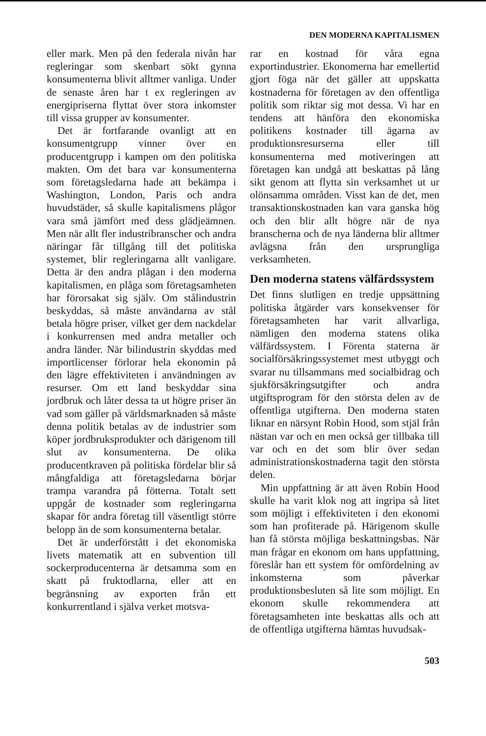DEN MODERNA KAPITALISMEN
eller mark. Men på den federala nivån har regleringar som skenbart sökt gynna konsumenterna blivit alltmer vanliga. Under de senaste åren har t ex regleringen av energipriserna flyttat över stora inkomster till vissa grupper av konsumenter.
Det är fortfarande ovanligt att en konsumentgrupp vinner över en producentgrupp i kampen om den politiska makten. Om det bara var konsumenterna som företagsledarna hade att bekämpa i Washington, London, Paris och andra huvudstäder, så skulle kapitalismens plågor vara små jämfört med dess glädjeämnen. Men när allt fler industribranscher och andra näringar får tillgång till det politiska systemet, blir regleringarna allt vanligare. Detta är den andra plågan i den moderna kapitalismen, en plåga som företagsamheten har förorsakat sig själv. Om stålindustrin beskyddas, så måste användarna av stål betala högre priser, vilket ger dem nackdelar i konkurrensen med andra metaller och andra länder. När bilindustrin skyddas med importlicenser förlorar hela ekonomin på den lägre effektiviteten i användningen av resurser. Om ett land beskyddar sina jordbruk och låter dessa ta ut högre priser än vad som gäller på världsmarknaden så måste denna politik betalas av de industrier som köper jordbruksprodukter och därigenom till slut av konsumenterna. De olika producentkraven på politiska fördelar blir så mångfaldiga att företagsledarna börjar trampa varandra på fötterna. Totalt sett uppgår de kostnader som regleringarna skapar för andra företag till väsentligt större belopp än de som konsumenterna betalar.
Det är underförstått i det ekonomiska livets matematik att en subvention till sockerproducenterna är detsamma som en skatt på fruktodlarna, eller att en begränsning av exporten från ett konkurrentland i själva verket motsva-
rar en kostnad för våra egna exportindustrier. Ekonomerna har emellertid gjort föga när det gäller att uppskatta kostnaderna för företagen av den offentliga politik som riktar sig mot dessa. Vi har en tendens att hänföra den ekonomiska politikens kostnader till ägarna av produktionsresurserna eller till konsumenterna med motiveringen att företagen kan undgå att beskattas på lång sikt genom att flytta sin verksamhet ut ur olönsamma områden. Visst kan de det, men transaktionskostnaden kan vara ganska hög och den blir allt högre när de nya branscherna och de nya länderna blir alltmer avlägsna från den ursprungliga verksamheten.
Den moderna statens välfärdssystem
Det finns slutligen en tredje uppsättning politiska åtgärder vars konsekvenser för företagsamheten har varit allvarliga, nämligen den moderna statens olika välfärdssystem. I Förenta staterna är socialförsäkringssystemet mest utbyggt och svarar nu tillsammans med socialbidrag och sjukförsäkringsutgifter och andra utgiftsprogram för den största delen av de offentliga utgifterna. Den moderna staten liknar en närsynt Robin Hood, som stjäl från nästan var och en men också ger tillbaka till var och en det som blir över sedan administrationskostnaderna tagit den största delen.
Min uppfattning är att även Robin Hood skulle ha varit klok nog att ingripa så litet som möjligt i effektiviteten i den ekonomi som han profiterade på. Härigenom skulle han få största möjliga beskattningsbas. När man frågar en ekonom om hans uppfattning, föreslår han ett system för omfördelning av inkomsterna som påverkar produktionsbesluten så lite som möjligt. En ekonom skulle rekommendera att företagsamheten inte beskattas alls och att de offentliga utgifterna hämtas huvudsak-
503